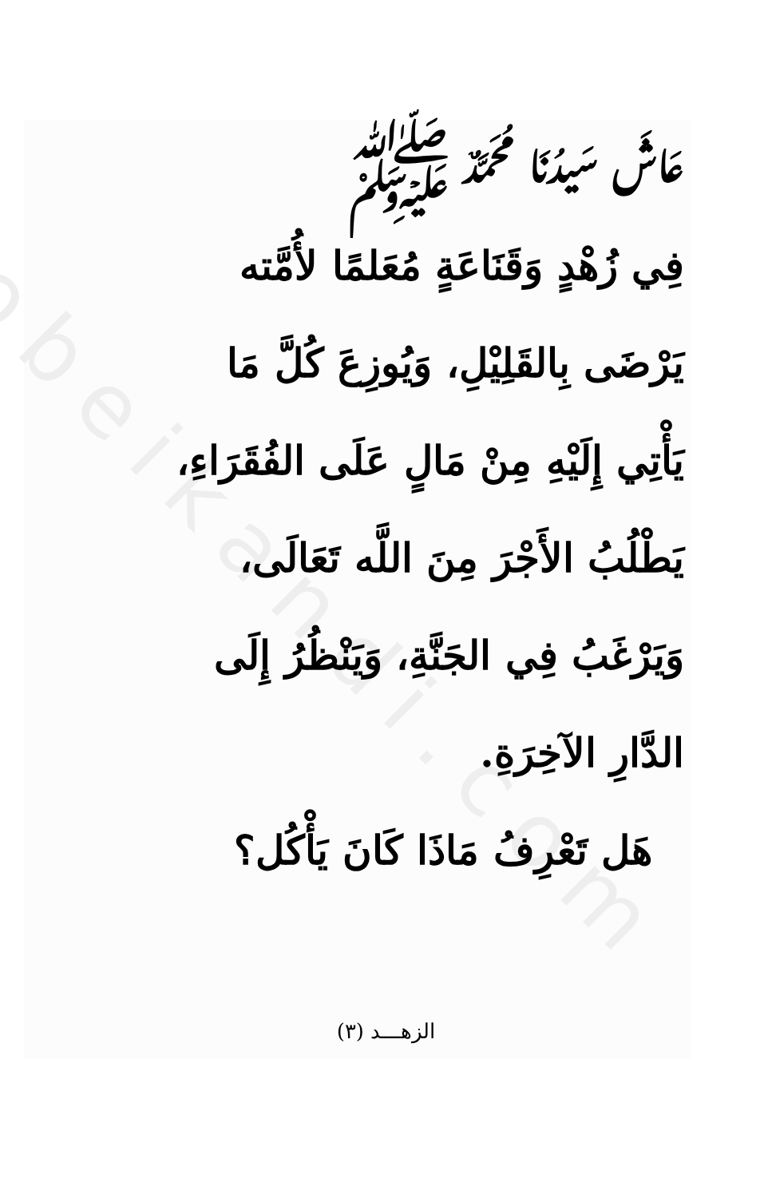obeikandi.com
عَاشَ سَيدُنَا مُحَمَّدٌ ﷺ
فِي زُهْدٍ وَقَنَاعَةٍ مُعَلمًا لأُمَّته
يَرْضَى بِالقَلِيْلِ، وَيُوزِعَ كُلَّ مَا
يَأْتِي إِلَيْهِ مِنْ مَالٍ عَلَى الفُقَرَاءِ،
يَطْلُبُ الأَجْرَ مِنَ اللَّه تَعَالَى،
وَيَرْغَبُ فِي الجَنَّةِ، وَيَنْظُرُ إِلَى
الدَّارِ الآخِرَةِ.
هَل تَعْرِفُ مَاذَا كَانَ يَأْكُل؟
الزهـــد (٣)